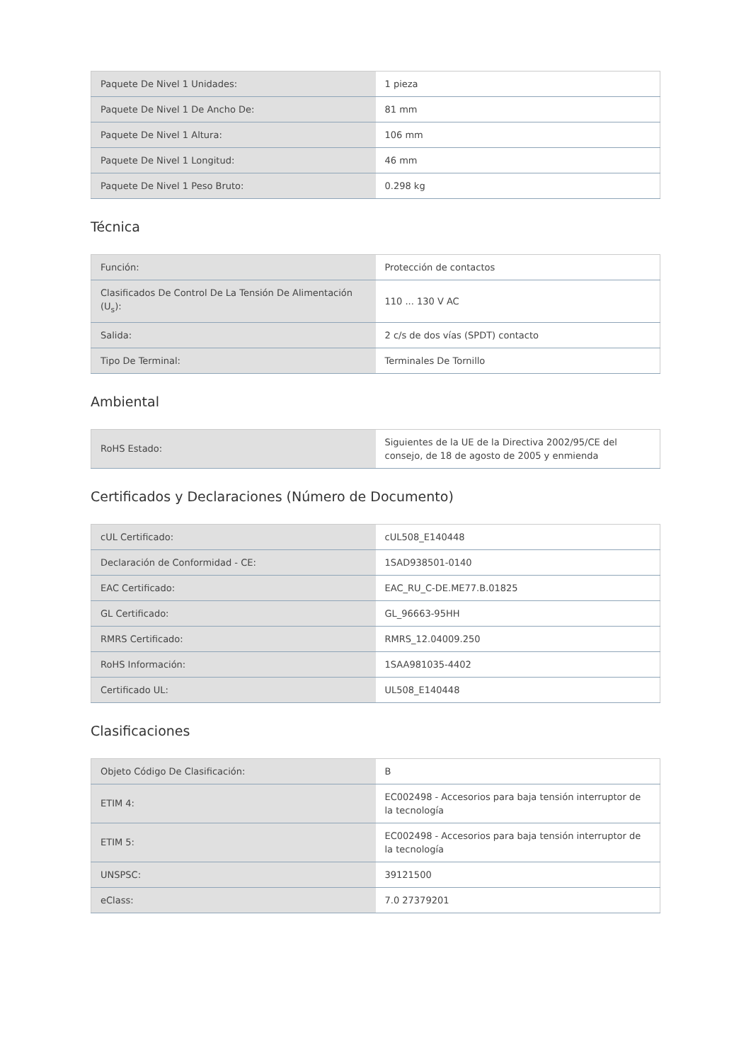| Paquete De Nivel 1 Unidades: | 1 pieza |
| Paquete De Nivel 1 De Ancho De: | 81 mm |
| Paquete De Nivel 1 Altura: | 106 mm |
| Paquete De Nivel 1 Longitud: | 46 mm |
| Paquete De Nivel 1 Peso Bruto: | 0.298 kg |
Técnica
| Función: | Protección de contactos |
| Clasificados De Control De La Tensión De Alimentación (U<sub>s</sub>): | 110 ... 130 V AC |
| Salida: | 2 c/s de dos vías (SPDT) contacto |
| Tipo De Terminal: | Terminales De Tornillo |
Ambiental
| RoHS Estado: | Siguientes de la UE de la Directiva 2002/95/CE del consejo, de 18 de agosto de 2005 y enmienda |
Certificados y Declaraciones (Número de Documento)
| cUL Certificado: | cUL508_E140448 |
| Declaración de Conformidad - CE: | 1SAD938501-0140 |
| EAC Certificado: | EAC_RU_C-DE.ME77.B.01825 |
| GL Certificado: | GL_96663-95HH |
| RMRS Certificado: | RMRS_12.04009.250 |
| RoHS Información: | 1SAA981035-4402 |
| Certificado UL: | UL508_E140448 |
Clasificaciones
| Objeto Código De Clasificación: | B |
| ETIM 4: | EC002498 - Accesorios para baja tensión interruptor de la tecnología |
| ETIM 5: | EC002498 - Accesorios para baja tensión interruptor de la tecnología |
| UNSPSC: | 39121500 |
| eClass: | 7.0 27379201 |